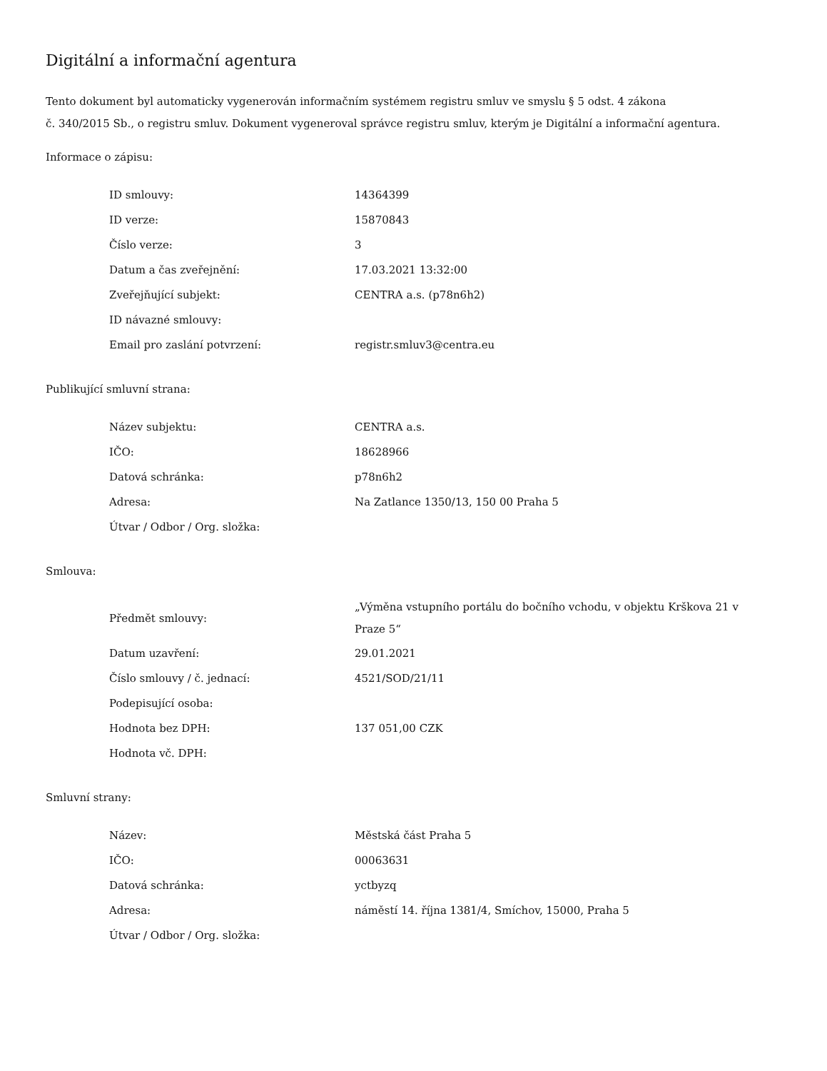Digitální a informační agentura
Tento dokument byl automaticky vygenerován informačním systémem registru smluv ve smyslu § 5 odst. 4 zákona
č. 340/2015 Sb., o registru smluv. Dokument vygeneroval správce registru smluv, kterým je Digitální a informační agentura.
Informace o zápisu:
| ID smlouvy: | 14364399 |
| ID verze: | 15870843 |
| Číslo verze: | 3 |
| Datum a čas zveřejnění: | 17.03.2021 13:32:00 |
| Zveřejňující subjekt: | CENTRA a.s. (p78n6h2) |
| ID návazné smlouvy: | |
| Email pro zaslání potvrzení: | registr.smluv3@centra.eu |
Publikující smluvní strana:
| Název subjektu: | CENTRA a.s. |
| IČO: | 18628966 |
| Datová schránka: | p78n6h2 |
| Adresa: | Na Zatlance 1350/13, 150 00 Praha 5 |
| Útvar / Odbor / Org. složka: | |
Smlouva:
| Předmět smlouvy: | „Výměna vstupního portálu do bočního vchodu, v objektu Krškova 21 v Praze 5“ |
| Datum uzavření: | 29.01.2021 |
| Číslo smlouvy / č. jednací: | 4521/SOD/21/11 |
| Podepisující osoba: | |
| Hodnota bez DPH: | 137 051,00 CZK |
| Hodnota vč. DPH: | |
Smluvní strany:
| Název: | Městská část Praha 5 |
| IČO: | 00063631 |
| Datová schránka: | yctbyzq |
| Adresa: | náměstí 14. října 1381/4, Smíchov, 15000, Praha 5 |
| Útvar / Odbor / Org. složka: | |